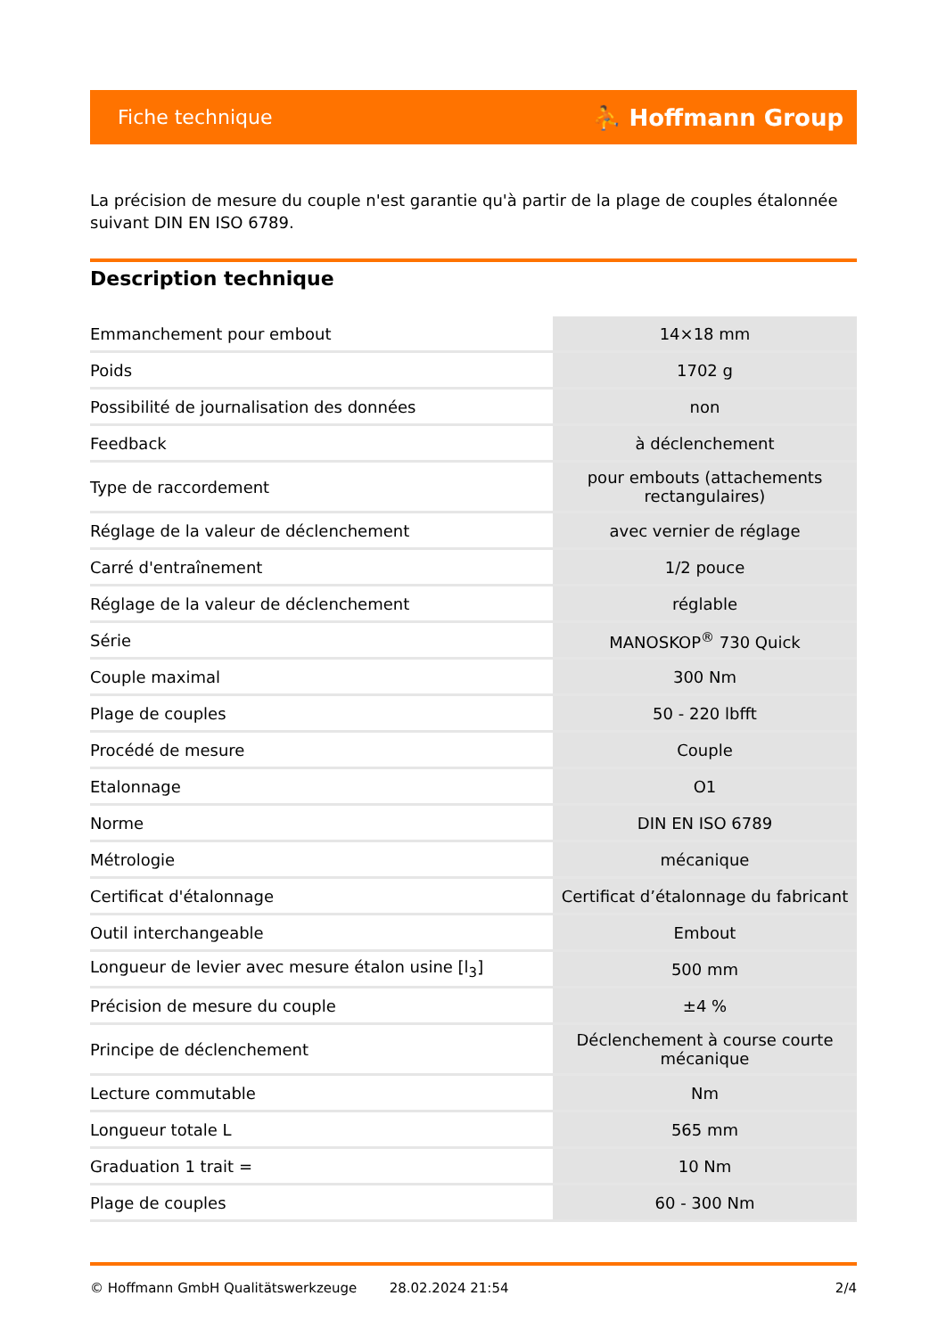Fiche technique ⛹ Hoffmann Group
La précision de mesure du couple n'est garantie qu'à partir de la plage de couples étalonnée suivant DIN EN ISO 6789.
Description technique
| Emmanchement pour embout | 14×18 mm |
| Poids | 1702 g |
| Possibilité de journalisation des données | non |
| Feedback | à déclenchement |
| Type de raccordement | pour embouts (attachements rectangulaires) |
| Réglage de la valeur de déclenchement | avec vernier de réglage |
| Carré d'entraînement | 1/2 pouce |
| Réglage de la valeur de déclenchement | réglable |
| Série | MANOSKOP<sup>®</sup> 730 Quick |
| Couple maximal | 300 Nm |
| Plage de couples | 50 - 220 lbfft |
| Procédé de mesure | Couple |
| Etalonnage | O1 |
| Norme | DIN EN ISO 6789 |
| Métrologie | mécanique |
| Certificat d'étalonnage | Certificat d’étalonnage du fabricant |
| Outil interchangeable | Embout |
| Longueur de levier avec mesure étalon usine [l<sub>3</sub>] | 500 mm |
| Précision de mesure du couple | ±4 % |
| Principe de déclenchement | Déclenchement à course courte mécanique |
| Lecture commutable | Nm |
| Longueur totale L | 565 mm |
| Graduation 1 trait = | 10 Nm |
| Plage de couples | 60 - 300 Nm |
© Hoffmann GmbH Qualitätswerkzeuge 28.02.2024 21:54 2/4